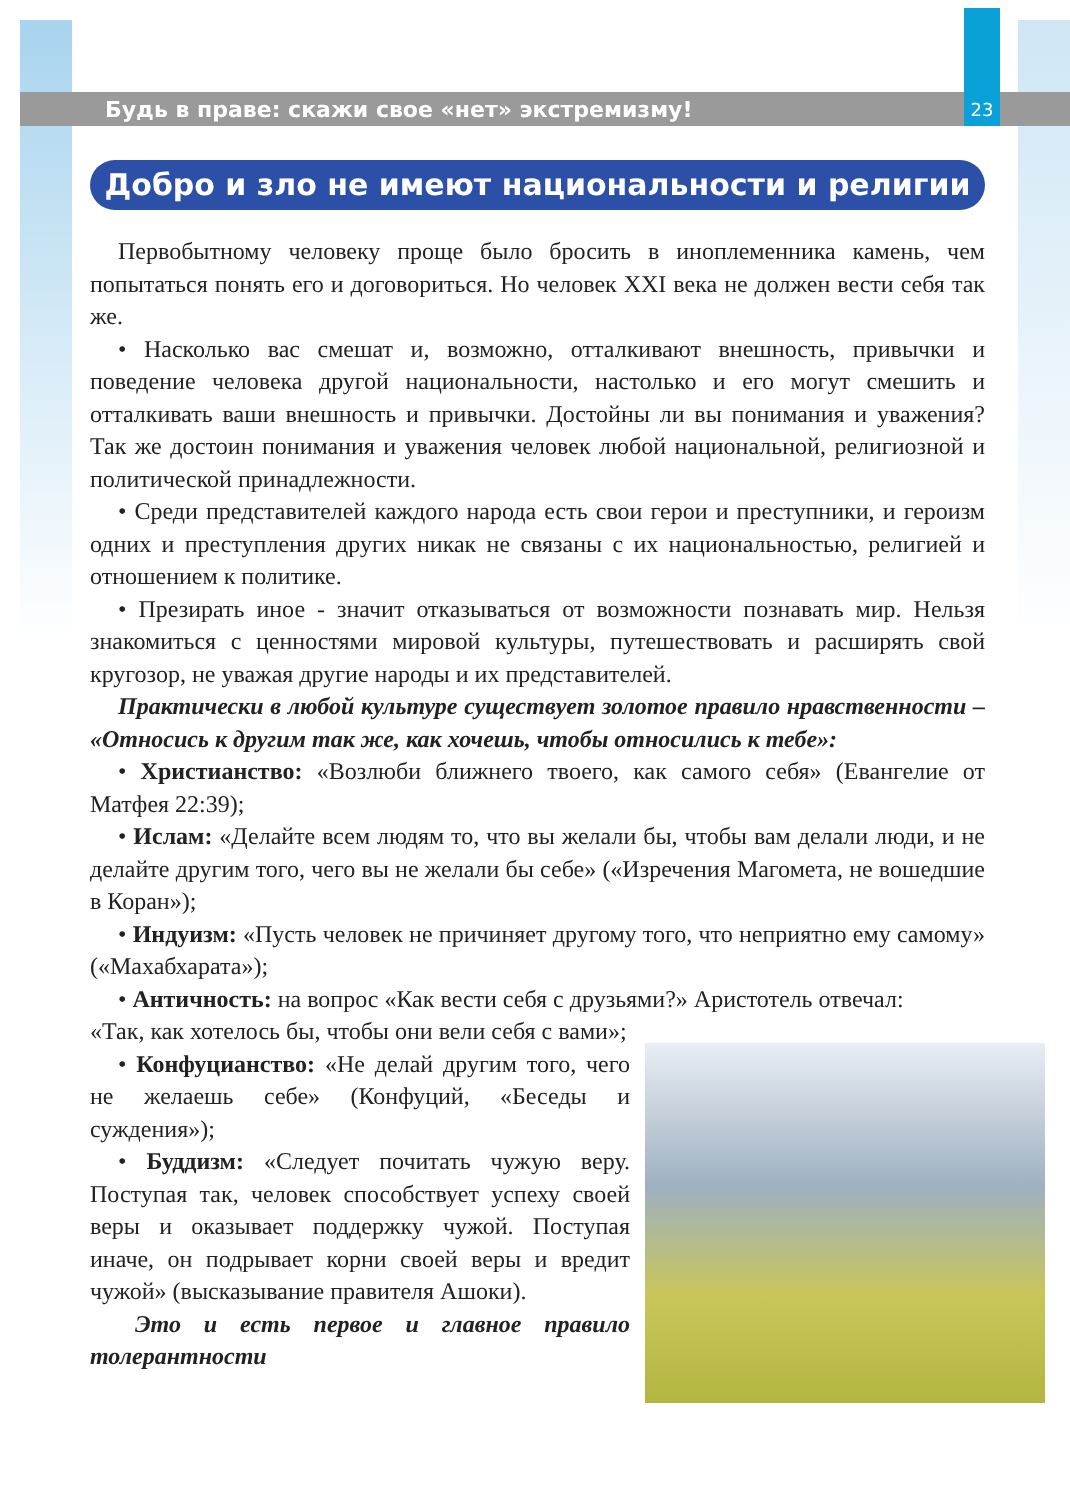Будь в праве: скажи свое «нет» экстремизму!
23
Добро и зло не имеют национальности и религии
Первобытному человеку проще было бросить в иноплеменника камень, чем попытаться понять его и договориться. Но человек XXI века не должен вести себя так же.
• Насколько вас смешат и, возможно, отталкивают внешность, привычки и поведение человека другой национальности, настолько и его могут смешить и отталкивать ваши внешность и привычки. Достойны ли вы понимания и уважения? Так же достоин понимания и уважения человек любой националь­ной, религиозной и политической принадлежности.
• Среди представителей каждого народа есть свои герои и преступники, и героизм одних и преступления других никак не связаны с их национальностью, религией и отношением к политике.
• Презирать иное - значит отказываться от возможности познавать мир. Нельзя знакомиться с ценностями мировой культуры, путешествовать и расширять свой кругозор, не уважая другие народы и их представителей.
Практически в любой культуре существует золотое правило нравствен­ности – «Относись к другим так же, как хочешь, чтобы относились к тебе»:
• Христианство: «Возлюби ближнего твоего, как самого себя» (Евангелие от Матфея 22:39);
• Ислам: «Делайте всем людям то, что вы желали бы, чтобы вам делали люди, и не делайте другим того, чего вы не желали бы себе» («Изречения Магомета, не вошедшие в Коран»);
• Индуизм: «Пусть человек не причиняет другому того, что неприятно ему самому» («Махабхарата»);
• Античность: на вопрос «Как вести себя с друзьями?» Аристотель отвечал:
«Так, как хотелось бы, чтобы они вели себя с вами»;
• Конфуцианство: «Не делай другим того, чего не желаешь себе» (Конфуций, «Беседы и суждения»);
• Буддизм: «Следует почитать чужую веру. Поступая так, человек способствует успеху своей веры и оказывает поддержку чужой. Поступая иначе, он подрывает корни своей веры и вредит чужой» (высказывание правителя Ашоки).
Это и есть первое и главное правило толерантности